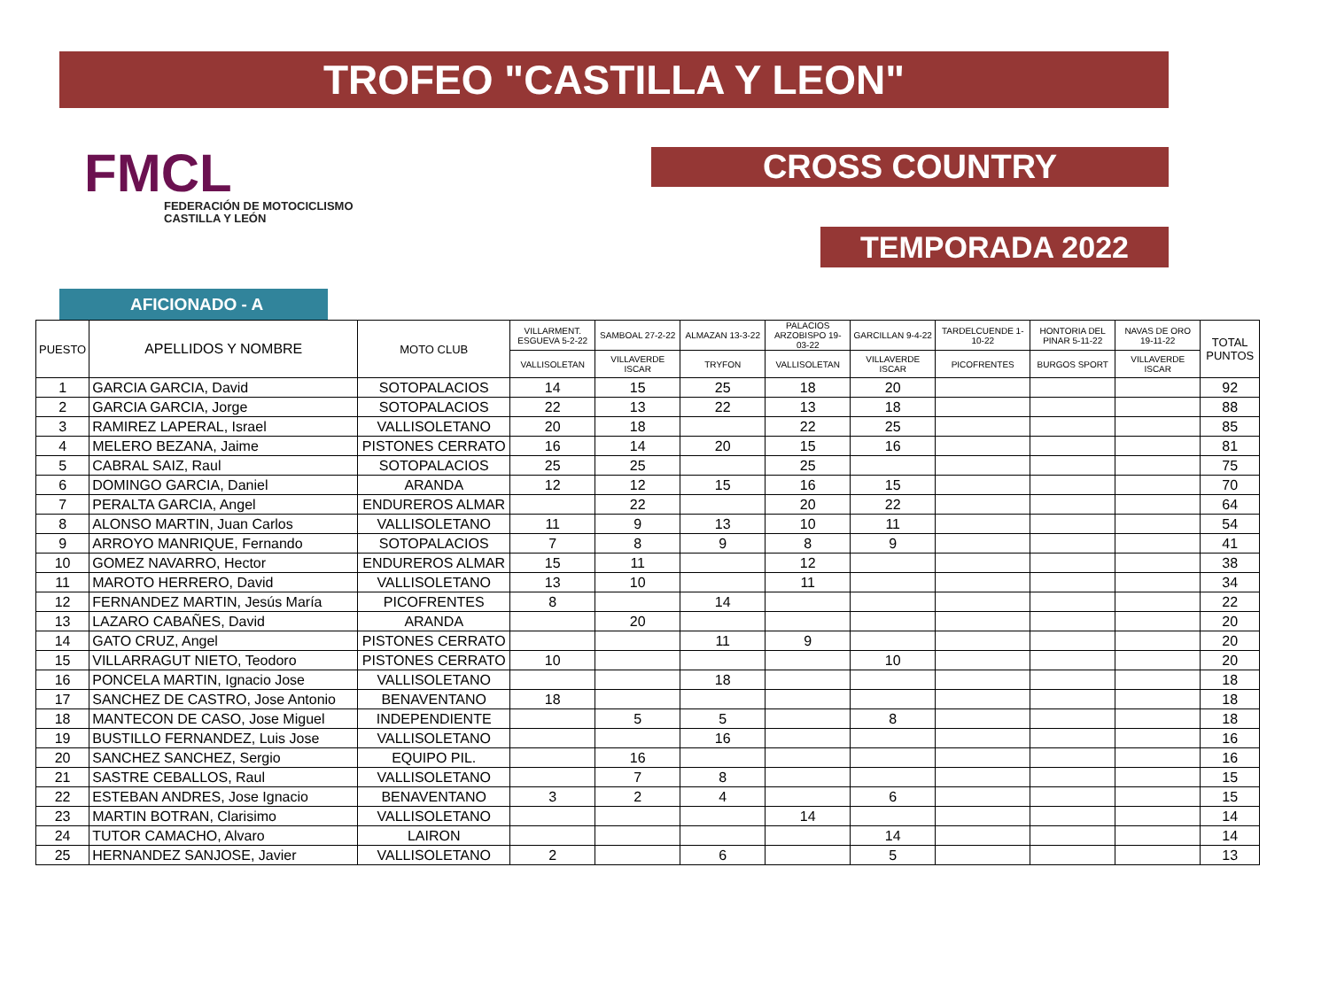TROFEO "CASTILLA Y LEON"
FMCL
FEDERACIÓN DE MOTOCICLISMO
CASTILLA Y LEÓN
CROSS COUNTRY
TEMPORADA 2022
AFICIONADO - A
| PUESTO | APELLIDOS Y NOMBRE | MOTO CLUB | VILLARMENT. ESGUEVA 5-2-22 | SAMBOAL 27-2-22 | ALMAZAN 13-3-22 | PALACIOS ARZOBISPO 19-03-22 | GARCILLAN 9-4-22 | TARDELCUENDE 1-10-22 | HONTORIA DEL PINAR 5-11-22 | NAVAS DE ORO 19-11-22 | TOTAL PUNTOS |
| --- | --- | --- | --- | --- | --- | --- | --- | --- | --- | --- | --- |
| | | | VALLISOLETAN | VILLAVERDE ISCAR | TRYFON | VALLISOLETAN | VILLAVERDE ISCAR | PICOFRENTES | BURGOS SPORT | VILLAVERDE ISCAR | |
| 1 | GARCIA GARCIA, David | SOTOPALACIOS | 14 | 15 | 25 | 18 | 20 | | | | 92 |
| 2 | GARCIA GARCIA, Jorge | SOTOPALACIOS | 22 | 13 | 22 | 13 | 18 | | | | 88 |
| 3 | RAMIREZ LAPERAL, Israel | VALLISOLETANO | 20 | 18 | | 22 | 25 | | | | 85 |
| 4 | MELERO BEZANA, Jaime | PISTONES CERRATO | 16 | 14 | 20 | 15 | 16 | | | | 81 |
| 5 | CABRAL SAIZ, Raul | SOTOPALACIOS | 25 | 25 | | 25 | | | | | 75 |
| 6 | DOMINGO GARCIA, Daniel | ARANDA | 12 | 12 | 15 | 16 | 15 | | | | 70 |
| 7 | PERALTA GARCIA, Angel | ENDUREROS ALMAR | | 22 | | 20 | 22 | | | | 64 |
| 8 | ALONSO MARTIN, Juan Carlos | VALLISOLETANO | 11 | 9 | 13 | 10 | 11 | | | | 54 |
| 9 | ARROYO MANRIQUE, Fernando | SOTOPALACIOS | 7 | 8 | 9 | 8 | 9 | | | | 41 |
| 10 | GOMEZ NAVARRO, Hector | ENDUREROS ALMAR | 15 | 11 | | 12 | | | | | 38 |
| 11 | MAROTO HERRERO, David | VALLISOLETANO | 13 | 10 | | 11 | | | | | 34 |
| 12 | FERNANDEZ MARTIN, Jesús María | PICOFRENTES | 8 | | 14 | | | | | | 22 |
| 13 | LAZARO CABAÑES, David | ARANDA | | 20 | | | | | | | 20 |
| 14 | GATO CRUZ, Angel | PISTONES CERRATO | | | 11 | 9 | | | | | 20 |
| 15 | VILLARRAGUT NIETO, Teodoro | PISTONES CERRATO | 10 | | | | 10 | | | | 20 |
| 16 | PONCELA MARTIN, Ignacio Jose | VALLISOLETANO | | | 18 | | | | | | 18 |
| 17 | SANCHEZ DE CASTRO, Jose Antonio | BENAVENTANO | 18 | | | | | | | | 18 |
| 18 | MANTECON DE CASO, Jose Miguel | INDEPENDIENTE | | 5 | 5 | | 8 | | | | 18 |
| 19 | BUSTILLO FERNANDEZ, Luis Jose | VALLISOLETANO | | | 16 | | | | | | 16 |
| 20 | SANCHEZ SANCHEZ, Sergio | EQUIPO PIL. | | 16 | | | | | | | 16 |
| 21 | SASTRE CEBALLOS, Raul | VALLISOLETANO | | 7 | 8 | | | | | | 15 |
| 22 | ESTEBAN ANDRES, Jose Ignacio | BENAVENTANO | 3 | 2 | 4 | | 6 | | | | 15 |
| 23 | MARTIN BOTRAN, Clarisimo | VALLISOLETANO | | | | 14 | | | | | 14 |
| 24 | TUTOR CAMACHO, Alvaro | LAIRON | | | | | 14 | | | | 14 |
| 25 | HERNANDEZ SANJOSE, Javier | VALLISOLETANO | 2 | | 6 | | 5 | | | | 13 |